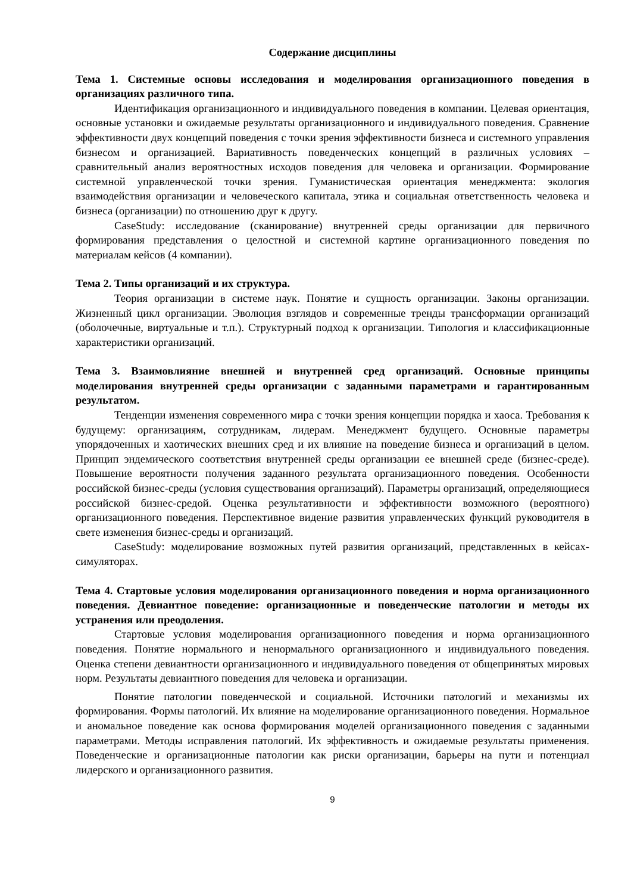Содержание дисциплины
Тема 1. Системные основы исследования и моделирования организационного поведения в организациях различного типа.
Идентификация организационного и индивидуального поведения в компании. Целевая ориентация, основные установки и ожидаемые результаты организационного и индивидуального поведения. Сравнение эффективности двух концепций поведения с точки зрения эффективности бизнеса и системного управления бизнесом и организацией. Вариативность поведенческих концепций в различных условиях – сравнительный анализ вероятностных исходов поведения для человека и организации. Формирование системной управленческой точки зрения. Гуманистическая ориентация менеджмента: экология взаимодействия организации и человеческого капитала, этика и социальная ответственность человека и бизнеса (организации) по отношению друг к другу.
CaseStudy: исследование (сканирование) внутренней среды организации для первичного формирования представления о целостной и системной картине организационного поведения по материалам кейсов (4 компании).
Тема 2. Типы организаций и их структура.
Теория организации в системе наук. Понятие и сущность организации. Законы организации. Жизненный цикл организации. Эволюция взглядов и современные тренды трансформации организаций (оболочечные, виртуальные и т.п.). Структурный подход к организации. Типология и классификационные характеристики организаций.
Тема 3. Взаимовлияние внешней и внутренней сред организаций. Основные принципы моделирования внутренней среды организации с заданными параметрами и гарантированным результатом.
Тенденции изменения современного мира с точки зрения концепции порядка и хаоса. Требования к будущему: организациям, сотрудникам, лидерам. Менеджмент будущего. Основные параметры упорядоченных и хаотических внешних сред и их влияние на поведение бизнеса и организаций в целом. Принцип эндемического соответствия внутренней среды организации ее внешней среде (бизнес-среде). Повышение вероятности получения заданного результата организационного поведения. Особенности российской бизнес-среды (условия существования организаций). Параметры организаций, определяющиеся российской бизнес-средой. Оценка результативности и эффективности возможного (вероятного) организационного поведения. Перспективное видение развития управленческих функций руководителя в свете изменения бизнес-среды и организаций.
CaseStudy: моделирование возможных путей развития организаций, представленных в кейсах-симуляторах.
Тема 4. Стартовые условия моделирования организационного поведения и норма организационного поведения. Девиантное поведение: организационные и поведенческие патологии и методы их устранения или преодоления.
Стартовые условия моделирования организационного поведения и норма организационного поведения. Понятие нормального и ненормального организационного и индивидуального поведения. Оценка степени девиантности организационного и индивидуального поведения от общепринятых мировых норм. Результаты девиантного поведения для человека и организации.
Понятие патологии поведенческой и социальной. Источники патологий и механизмы их формирования. Формы патологий. Их влияние на моделирование организационного поведения. Нормальное и аномальное поведение как основа формирования моделей организационного поведения с заданными параметрами. Методы исправления патологий. Их эффективность и ожидаемые результаты применения. Поведенческие и организационные патологии как риски организации, барьеры на пути и потенциал лидерского и организационного развития.
9